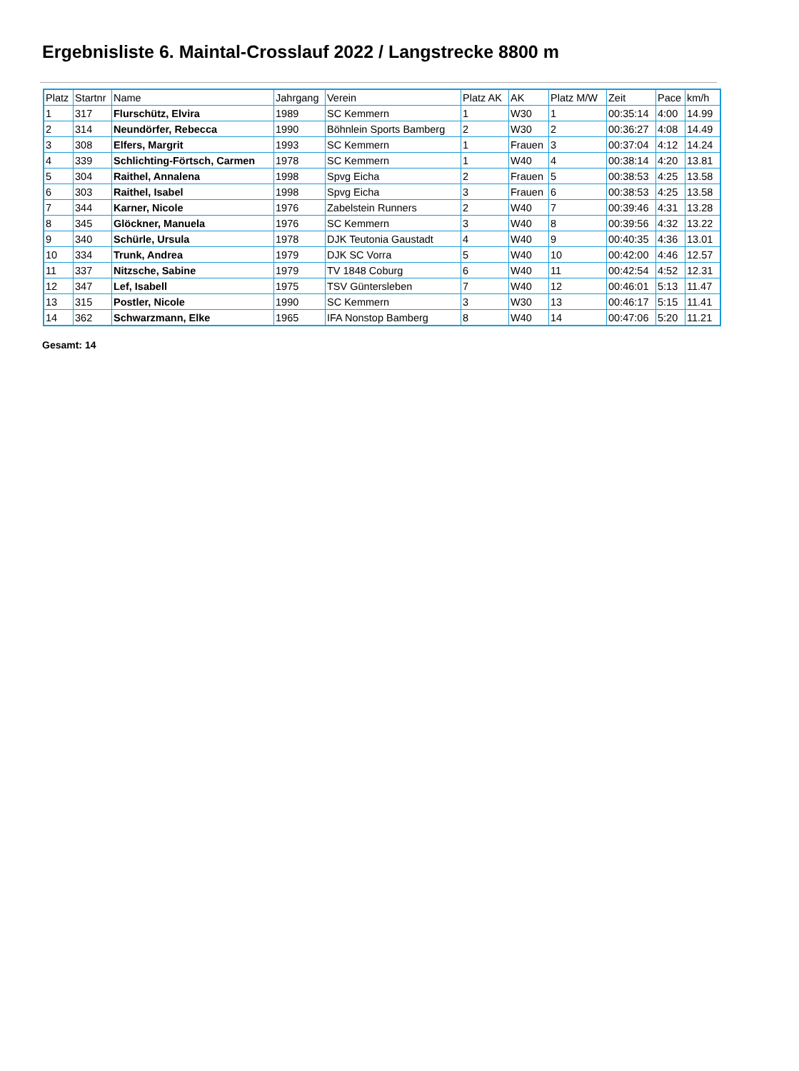Ergebnisliste 6. Maintal-Crosslauf 2022 / Langstrecke 8800 m
| Platz | Startnr | Name | Jahrgang | Verein | Platz AK | AK | Platz M/W | Zeit | Pace | km/h |
| --- | --- | --- | --- | --- | --- | --- | --- | --- | --- | --- |
| 1 | 317 | Flurschütz, Elvira | 1989 | SC Kemmern | 1 | W30 | 1 | 00:35:14 | 4:00 | 14.99 |
| 2 | 314 | Neundörfer, Rebecca | 1990 | Böhnlein Sports Bamberg | 2 | W30 | 2 | 00:36:27 | 4:08 | 14.49 |
| 3 | 308 | Elfers, Margrit | 1993 | SC Kemmern | 1 | Frauen | 3 | 00:37:04 | 4:12 | 14.24 |
| 4 | 339 | Schlichting-Förtsch, Carmen | 1978 | SC Kemmern | 1 | W40 | 4 | 00:38:14 | 4:20 | 13.81 |
| 5 | 304 | Raithel, Annalena | 1998 | Spvg Eicha | 2 | Frauen | 5 | 00:38:53 | 4:25 | 13.58 |
| 6 | 303 | Raithel, Isabel | 1998 | Spvg Eicha | 3 | Frauen | 6 | 00:38:53 | 4:25 | 13.58 |
| 7 | 344 | Karner, Nicole | 1976 | Zabelstein Runners | 2 | W40 | 7 | 00:39:46 | 4:31 | 13.28 |
| 8 | 345 | Glöckner, Manuela | 1976 | SC Kemmern | 3 | W40 | 8 | 00:39:56 | 4:32 | 13.22 |
| 9 | 340 | Schürle, Ursula | 1978 | DJK Teutonia Gaustadt | 4 | W40 | 9 | 00:40:35 | 4:36 | 13.01 |
| 10 | 334 | Trunk, Andrea | 1979 | DJK SC Vorra | 5 | W40 | 10 | 00:42:00 | 4:46 | 12.57 |
| 11 | 337 | Nitzsche, Sabine | 1979 | TV 1848 Coburg | 6 | W40 | 11 | 00:42:54 | 4:52 | 12.31 |
| 12 | 347 | Lef, Isabell | 1975 | TSV Güntersleben | 7 | W40 | 12 | 00:46:01 | 5:13 | 11.47 |
| 13 | 315 | Postler, Nicole | 1990 | SC Kemmern | 3 | W30 | 13 | 00:46:17 | 5:15 | 11.41 |
| 14 | 362 | Schwarzmann, Elke | 1965 | IFA Nonstop Bamberg | 8 | W40 | 14 | 00:47:06 | 5:20 | 11.21 |
Gesamt: 14